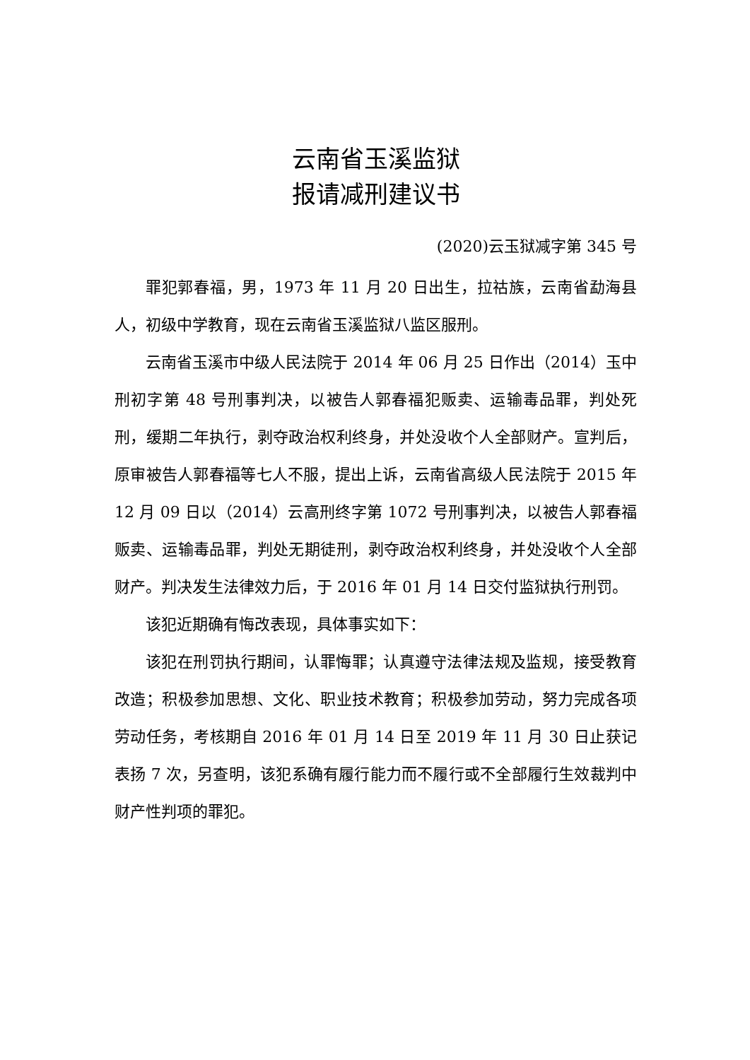云南省玉溪监狱
报请减刑建议书
(2020)云玉狱减字第 345 号
罪犯郭春福，男，1973 年 11 月 20 日出生，拉祜族，云南省勐海县人，初级中学教育，现在云南省玉溪监狱八监区服刑。
云南省玉溪市中级人民法院于 2014 年 06 月 25 日作出（2014）玉中刑初字第 48 号刑事判决，以被告人郭春福犯贩卖、运输毒品罪，判处死刑，缓期二年执行，剥夺政治权利终身，并处没收个人全部财产。宣判后，原审被告人郭春福等七人不服，提出上诉，云南省高级人民法院于 2015 年 12 月 09 日以（2014）云高刑终字第 1072 号刑事判决，以被告人郭春福贩卖、运输毒品罪，判处无期徒刑，剥夺政治权利终身，并处没收个人全部财产。判决发生法律效力后，于 2016 年 01 月 14 日交付监狱执行刑罚。
该犯近期确有悔改表现，具体事实如下：
该犯在刑罚执行期间，认罪悔罪；认真遵守法律法规及监规，接受教育改造；积极参加思想、文化、职业技术教育；积极参加劳动，努力完成各项劳动任务，考核期自 2016 年 01 月 14 日至 2019 年 11 月 30 日止获记表扬 7 次，另查明，该犯系确有履行能力而不履行或不全部履行生效裁判中财产性判项的罪犯。